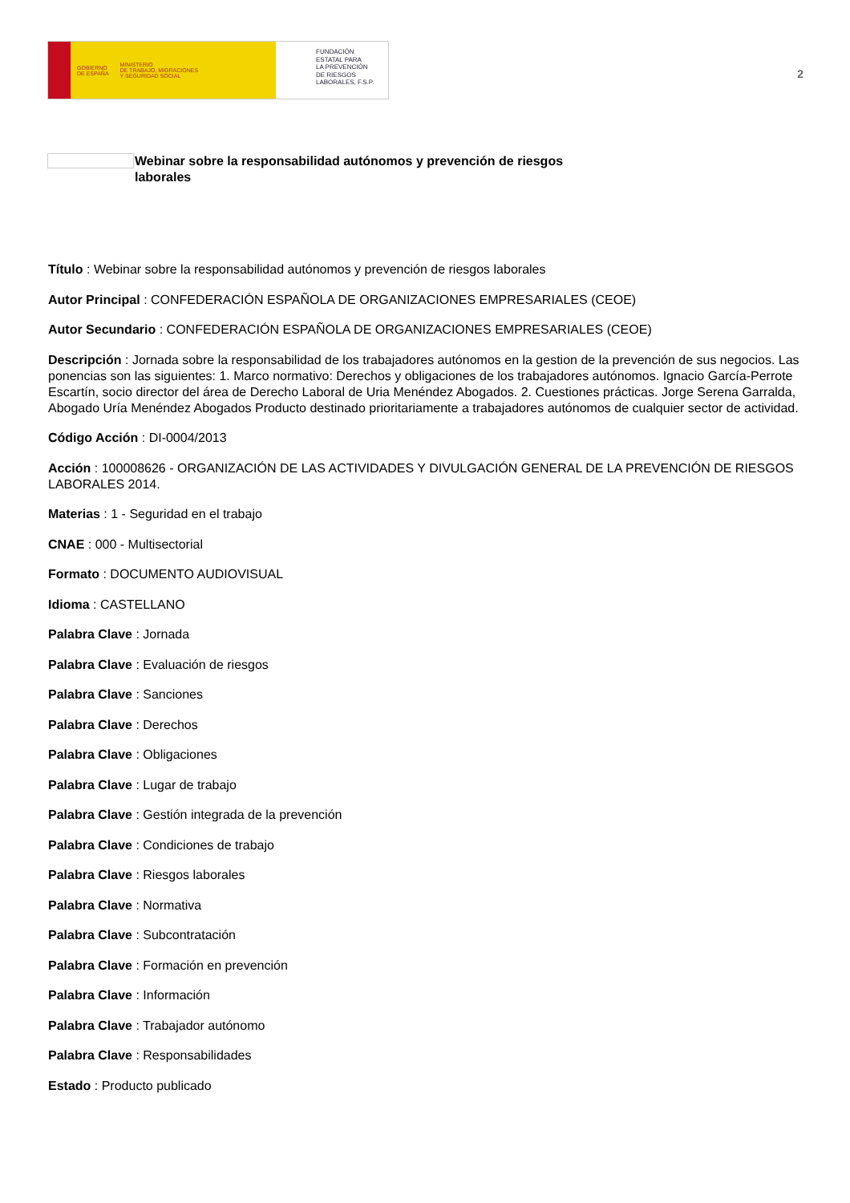GOBIERNO
DE ESPAÑA MINISTERIO
DE TRABAJO, MIGRACIONES
Y SEGURIDAD SOCIAL
FUNDACIÓN
ESTATAL PARA
LA PREVENCIÓN
DE RIESGOS
LABORALES, F.S.P.
2
Webinar sobre la responsabilidad autónomos y prevención de riesgos laborales
Título : Webinar sobre la responsabilidad autónomos y prevención de riesgos laborales
Autor Principal : CONFEDERACIÓN ESPAÑOLA DE ORGANIZACIONES EMPRESARIALES (CEOE)
Autor Secundario : CONFEDERACIÓN ESPAÑOLA DE ORGANIZACIONES EMPRESARIALES (CEOE)
Descripción : Jornada sobre la responsabilidad de los trabajadores autónomos en la gestion de la prevención de sus negocios. Las ponencias son las siguientes: 1. Marco normativo: Derechos y obligaciones de los trabajadores autónomos. Ignacio García-Perrote Escartín, socio director del área de Derecho Laboral de Uria Menéndez Abogados. 2. Cuestiones prácticas. Jorge Serena Garralda, Abogado Uría Menéndez Abogados Producto destinado prioritariamente a trabajadores autónomos de cualquier sector de actividad.
Código Acción : DI-0004/2013
Acción : 100008626 - ORGANIZACIÓN DE LAS ACTIVIDADES Y DIVULGACIÓN GENERAL DE LA PREVENCIÓN DE RIESGOS LABORALES 2014.
Materias : 1 - Seguridad en el trabajo
CNAE : 000 - Multisectorial
Formato : DOCUMENTO AUDIOVISUAL
Idioma : CASTELLANO
Palabra Clave : Jornada
Palabra Clave : Evaluación de riesgos
Palabra Clave : Sanciones
Palabra Clave : Derechos
Palabra Clave : Obligaciones
Palabra Clave : Lugar de trabajo
Palabra Clave : Gestión integrada de la prevención
Palabra Clave : Condiciones de trabajo
Palabra Clave : Riesgos laborales
Palabra Clave : Normativa
Palabra Clave : Subcontratación
Palabra Clave : Formación en prevención
Palabra Clave : Información
Palabra Clave : Trabajador autónomo
Palabra Clave : Responsabilidades
Estado : Producto publicado